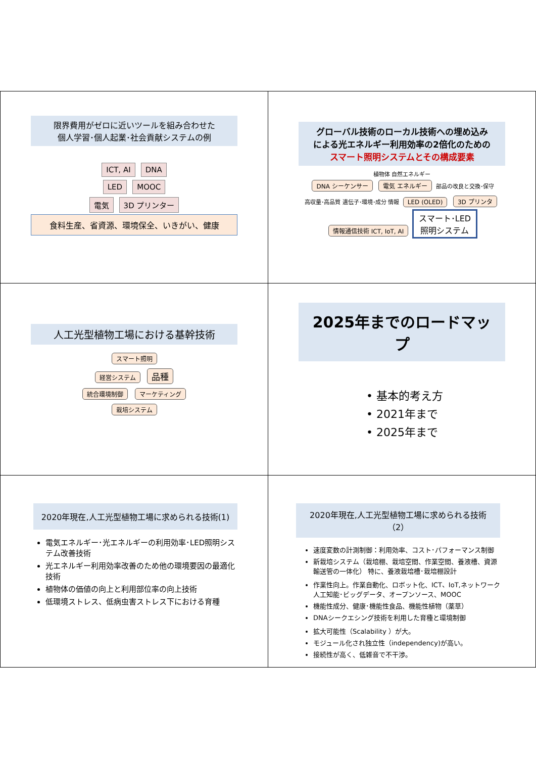限界費用がゼロに近いツールを組み合わせた
個人学習･個人起業･社会貢献システムの例
ICT, AI DNA
LED MOOC
電気 3D プリンター
食料生産、省資源、環境保全、いきがい、健康
グローバル技術のローカル技術への埋め込み
による光エネルギー利用効率の2倍化のための
スマート照明システムとその構成要素
植物体 自然エネルギー
DNA シーケンサー 電気 エネルギー 部品の改良と交換･保守
高収量･高品質 遺伝子･環境･成分 情報 LED (OLED) 3D プリンタ
情報通信技術 ICT, IoT, AI スマート･LED
照明システム
人工光型植物工場における基幹技術
スマート照明
経営システム 品種
統合環境制御 マーケティング
栽培システム
2025年までのロードマップ
基本的考え方
2021年まで
2025年まで
2020年現在,人工光型植物工場に求められる技術(1)
電気エネルギー･光エネルギーの利用効率･LED照明システム改善技術
光エネルギー利用効率改善のため他の環境要因の最適化技術
植物体の価値の向上と利用部位率の向上技術
低環境ストレス、低病虫害ストレス下における育種
2020年現在,人工光型植物工場に求められる技術（2）
速度変数の計測制御：利用効率、コスト･パフォーマンス制御
新栽培システム（栽培棚、栽培空間、作業空間、養液槽、資源輸送管の一体化） 特に、養液栽培槽･栽培棚設計
作業性向上。作業自動化、ロボット化、ICT、IoT,ネットワーク 人工知能･ビッグデータ、オープンソース、MOOC
機能性成分、健康･機能性食品、機能性植物（薬草）
DNAシークエシング技術を利用した育種と環境制御
拡大可能性（Scalability ）が大。
モジュール化され独立性（independency)が高い。
接続性が高く、低雑音で不干渉。